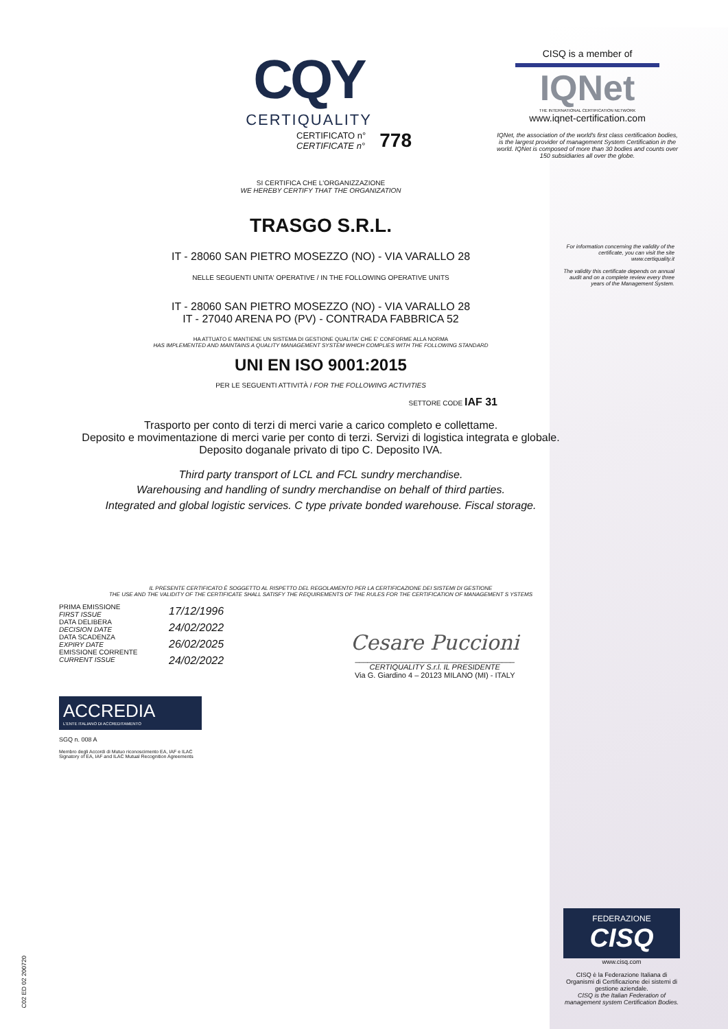CQY
CERTIQUALITY
CISQ is a member of
IQNet
THE INTERNATIONAL CERTIFICATION NETWORK
www.iqnet-certification.com
IQNet, the association of the world's first class certification bodies, is the largest provider of management System Certification in the world. IQNet is composed of more than 30 bodies and counts over 150 subsidiaries all over the globe.
CERTIFICATO n°
CERTIFICATE n°
778
For information concerning the validity of the certificate, you can visit the site www.certiquality.it
The validity this certificate depends on annual audit and on a complete review every three years of the Management System.
SI CERTIFICA CHE L'ORGANIZZAZIONE
WE HEREBY CERTIFY THAT THE ORGANIZATION
TRASGO S.R.L.
IT - 28060 SAN PIETRO MOSEZZO (NO) - VIA VARALLO 28
NELLE SEGUENTI UNITA' OPERATIVE / IN THE FOLLOWING OPERATIVE UNITS
IT - 28060 SAN PIETRO MOSEZZO (NO) - VIA VARALLO 28
IT - 27040 ARENA PO (PV) - CONTRADA FABBRICA 52
HA ATTUATO E MANTIENE UN SISTEMA DI GESTIONE QUALITA' CHE E' CONFORME ALLA NORMA
HAS IMPLEMENTED AND MAINTAINS A QUALITY MANAGEMENT SYSTEM WHICH COMPLIES WITH THE FOLLOWING STANDARD
UNI EN ISO 9001:2015
PER LE SEGUENTI ATTIVITÀ / FOR THE FOLLOWING ACTIVITIES
SETTORE CODE IAF 31
Trasporto per conto di terzi di merci varie a carico completo e collettame.
Deposito e movimentazione di merci varie per conto di terzi. Servizi di logistica integrata e globale.
Deposito doganale privato di tipo C. Deposito IVA.
Third party transport of LCL and FCL sundry merchandise.
Warehousing and handling of sundry merchandise on behalf of third parties.
Integrated and global logistic services. C type private bonded warehouse. Fiscal storage.
IL PRESENTE CERTIFICATO È SOGGETTO AL RISPETTO DEL REGOLAMENTO PER LA CERTIFICAZIONE DEI SISTEMI DI GESTIONE
THE USE AND THE VALIDITY OF THE CERTIFICATE SHALL SATISFY THE REQUIREMENTS OF THE RULES FOR THE CERTIFICATION OF MANAGEMENT S YSTEMS
PRIMA EMISSIONE
FIRST ISSUE
DATA DELIBERA
DECISION DATE
DATA SCADENZA
EXPIRY DATE
EMISSIONE CORRENTE
CURRENT ISSUE
17/12/1996
24/02/2022
26/02/2025
24/02/2022
Cesare Puccioni
______________________________________
CERTIQUALITY S.r.l. IL PRESIDENTE
Via G. Giardino 4 – 20123 MILANO (MI) - ITALY
ACCREDIA
L'ENTE ITALIANO DI ACCREDITAMENTO
SGQ n. 008 A
Membro degli Accordi di Mutuo riconoscimento EA, IAF e ILAC
Signatory of EA, IAF and ILAC Mutual Recognition Agreements
C02 ED 02 200720
FEDERAZIONE
CISQ
www.cisq.com
CISQ è la Federazione Italiana di Organismi di Certificazione dei sistemi di gestione aziendale.
CISQ is the Italian Federation of management system Certification Bodies.